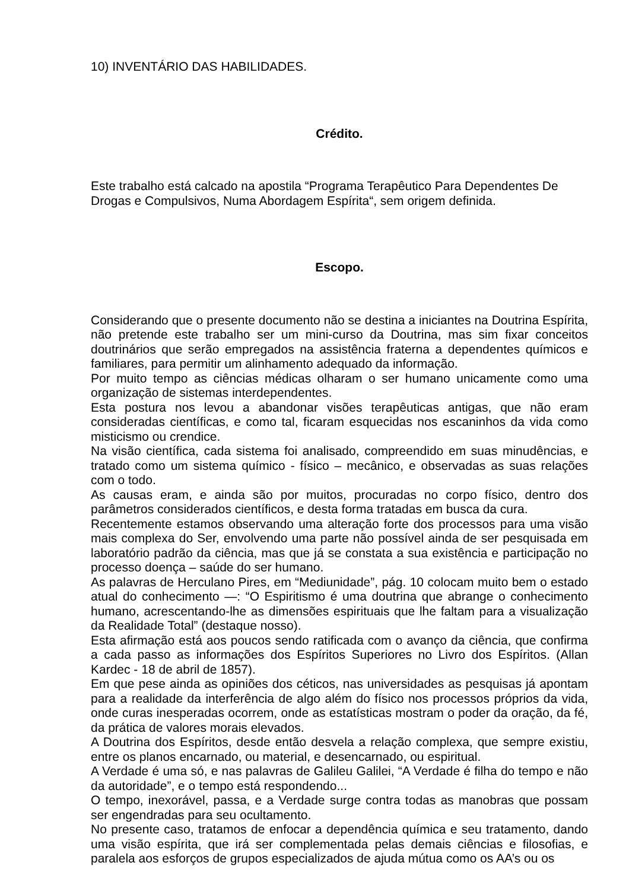10) INVENTÁRIO DAS HABILIDADES.
Crédito.
Este trabalho está calcado na apostila “Programa Terapêutico Para Dependentes De Drogas e Compulsivos, Numa Abordagem Espírita“, sem origem definida.
Escopo.
Considerando que o presente documento não se destina a iniciantes na Doutrina Espírita, não pretende este trabalho ser um mini-curso da Doutrina, mas sim fixar conceitos doutrinários que serão empregados na assistência fraterna a dependentes químicos e familiares, para permitir um alinhamento adequado da informação.
Por muito tempo as ciências médicas olharam o ser humano unicamente como uma organização de sistemas interdependentes.
Esta postura nos levou a abandonar visões terapêuticas antigas, que não eram consideradas científicas, e como tal, ficaram esquecidas nos escaninhos da vida como misticismo ou crendice.
Na visão científica, cada sistema foi analisado, compreendido em suas minudências, e tratado como um sistema químico - físico – mecânico, e observadas as suas relações com o todo.
As causas eram, e ainda são por muitos, procuradas no corpo físico, dentro dos parâmetros considerados científicos, e desta forma tratadas em busca da cura.
Recentemente estamos observando uma alteração forte dos processos para uma visão mais complexa do Ser, envolvendo uma parte não possível ainda de ser pesquisada em laboratório padrão da ciência, mas que já se constata a sua existência e participação no processo doença – saúde do ser humano.
As palavras de Herculano Pires, em “Mediunidade”, pág. 10 colocam muito bem o estado atual do conhecimento —: “O Espiritismo é uma doutrina que abrange o conhecimento humano, acrescentando-lhe as dimensões espirituais que lhe faltam para a visualização da Realidade Total” (destaque nosso).
Esta afirmação está aos poucos sendo ratificada com o avanço da ciência, que confirma a cada passo as informações dos Espíritos Superiores no Livro dos Espíritos. (Allan Kardec - 18 de abril de 1857).
Em que pese ainda as opiniões dos céticos, nas universidades as pesquisas já apontam para a realidade da interferência de algo além do físico nos processos próprios da vida, onde curas inesperadas ocorrem, onde as estatísticas mostram o poder da oração, da fé, da prática de valores morais elevados.
A Doutrina dos Espíritos, desde então desvela a relação complexa, que sempre existiu, entre os planos encarnado, ou material, e desencarnado, ou espiritual.
A Verdade é uma só, e nas palavras de Galileu Galilei, “A Verdade é filha do tempo e não da autoridade”, e o tempo está respondendo...
O tempo, inexorável, passa, e a Verdade surge contra todas as manobras que possam ser engendradas para seu ocultamento.
No presente caso, tratamos de enfocar a dependência química e seu tratamento, dando uma visão espírita, que irá ser complementada pelas demais ciências e filosofias, e paralela aos esforços de grupos especializados de ajuda mútua como os AA’s ou os